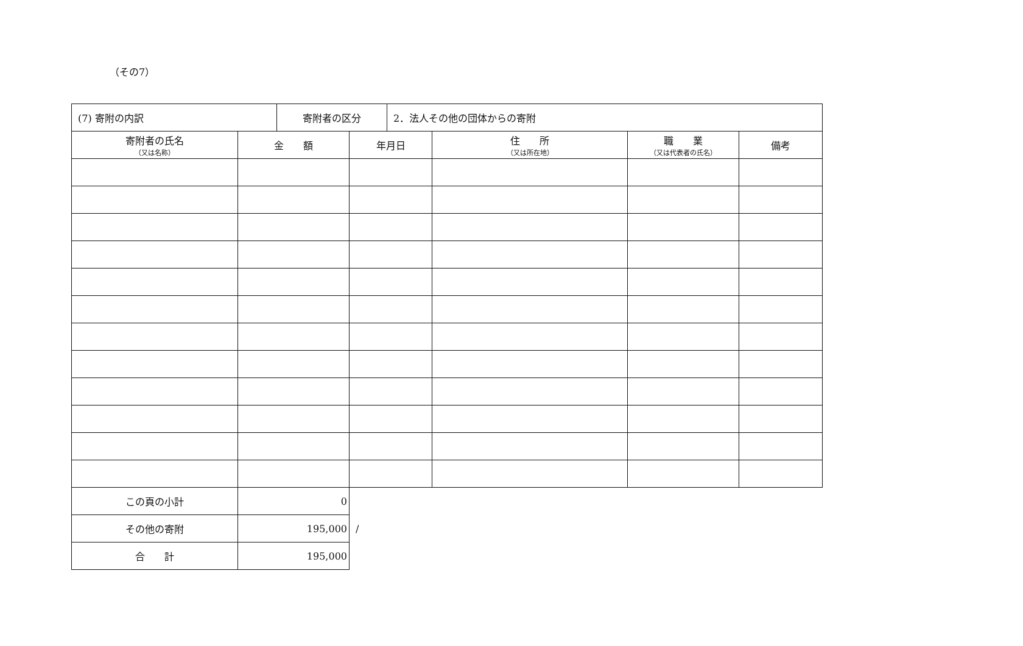（その7）
| (7) 寄附の内訳 | 寄附者の区分 | 2．法人その他の団体からの寄附 |
| 寄附者の氏名 （又は名称） | 金 額 | 年月日 | 住 所 （又は所在地） | 職 業 （又は代表者の氏名） | 備考 |
| --- | --- | --- | --- | --- | --- |
| この頁の小計 | 0 | | | | |
| その他の寄附 | 195,000 | / | | | |
| 合 計 | 195,000 | | | | |